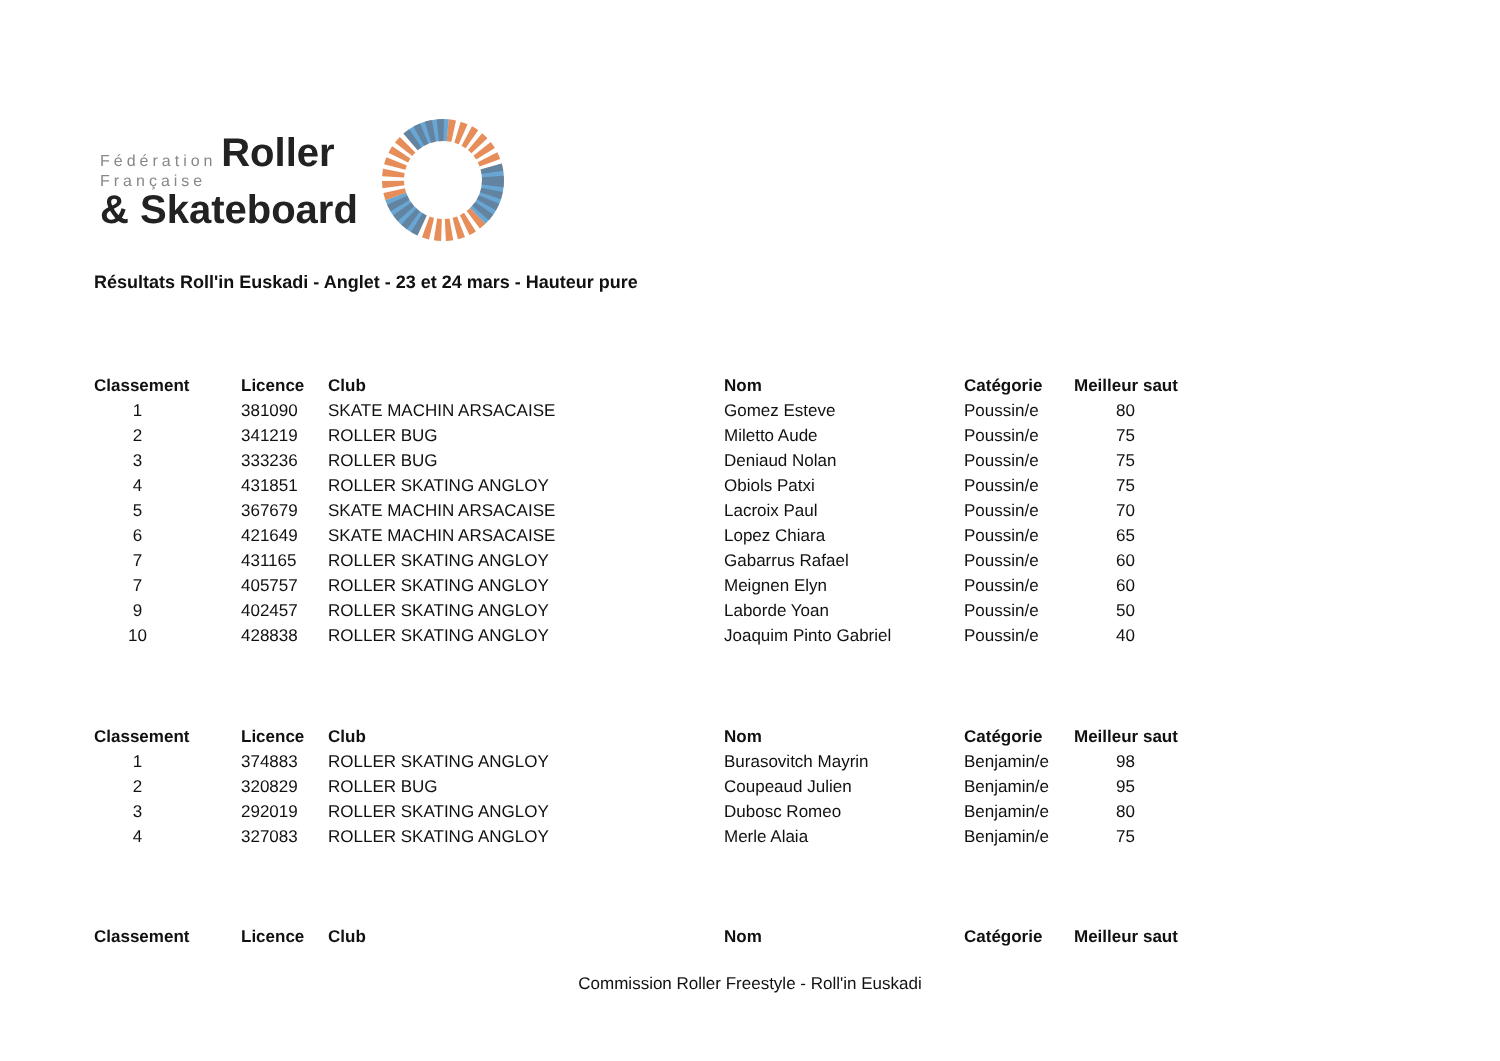Fédération Roller
Française
& Skateboard
Résultats Roll'in Euskadi - Anglet - 23 et 24 mars - Hauteur pure
| Classement | Licence | Club | Nom | Catégorie | Meilleur saut |
| --- | --- | --- | --- | --- | --- |
| 1 | 381090 | SKATE MACHIN ARSACAISE | Gomez Esteve | Poussin/e | 80 |
| 2 | 341219 | ROLLER BUG | Miletto Aude | Poussin/e | 75 |
| 3 | 333236 | ROLLER BUG | Deniaud Nolan | Poussin/e | 75 |
| 4 | 431851 | ROLLER SKATING ANGLOY | Obiols Patxi | Poussin/e | 75 |
| 5 | 367679 | SKATE MACHIN ARSACAISE | Lacroix Paul | Poussin/e | 70 |
| 6 | 421649 | SKATE MACHIN ARSACAISE | Lopez Chiara | Poussin/e | 65 |
| 7 | 431165 | ROLLER SKATING ANGLOY | Gabarrus Rafael | Poussin/e | 60 |
| 7 | 405757 | ROLLER SKATING ANGLOY | Meignen Elyn | Poussin/e | 60 |
| 9 | 402457 | ROLLER SKATING ANGLOY | Laborde Yoan | Poussin/e | 50 |
| 10 | 428838 | ROLLER SKATING ANGLOY | Joaquim Pinto Gabriel | Poussin/e | 40 |
| Classement | Licence | Club | Nom | Catégorie | Meilleur saut |
| --- | --- | --- | --- | --- | --- |
| 1 | 374883 | ROLLER SKATING ANGLOY | Burasovitch Mayrin | Benjamin/e | 98 |
| 2 | 320829 | ROLLER BUG | Coupeaud Julien | Benjamin/e | 95 |
| 3 | 292019 | ROLLER SKATING ANGLOY | Dubosc Romeo | Benjamin/e | 80 |
| 4 | 327083 | ROLLER SKATING ANGLOY | Merle Alaia | Benjamin/e | 75 |
| Classement | Licence | Club | Nom | Catégorie | Meilleur saut |
| --- | --- | --- | --- | --- | --- |
Commission Roller Freestyle - Roll'in Euskadi